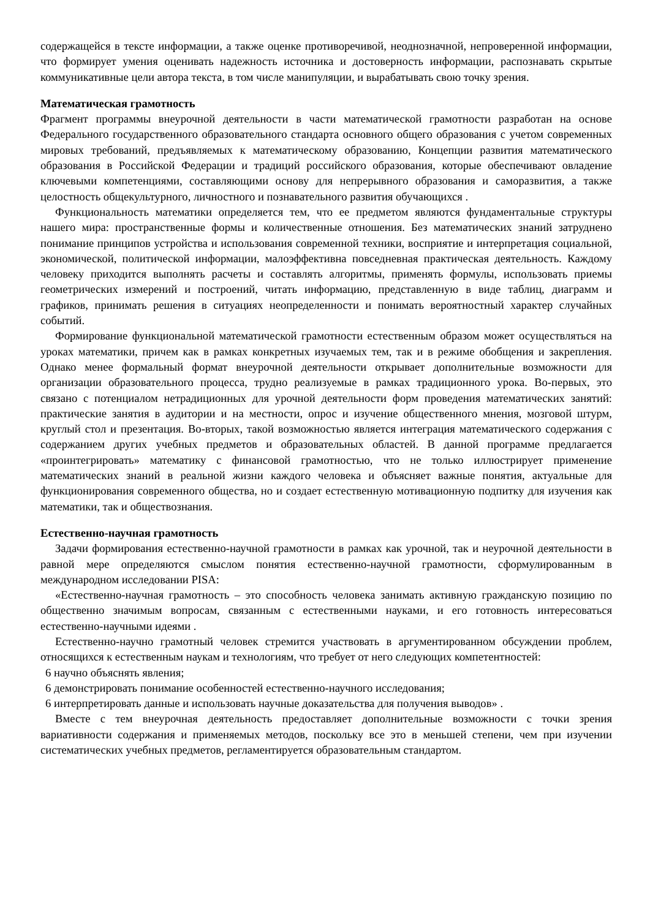содержащейся в тексте информации, а также оценке противоречивой, неоднозначной, непроверенной информации, что формирует умения оценивать надежность источника и достоверность информации, распознавать скрытые коммуникативные цели автора текста, в том числе манипуляции, и вырабатывать свою точку зрения.
Математическая грамотность
Фрагмент программы внеурочной деятельности в части математической грамотности разработан на основе Федерального государственного образовательного стандарта основного общего образования с учетом современных мировых требований, предъявляемых к математическому образованию, Концепции развития математического образования в Российской Федерации и традиций российского образования, которые обеспечивают овладение ключевыми компетенциями, составляющими основу для непрерывного образования и саморазвития, а также целостность общекультурного, личностного и познавательного развития обучающихся .
Функциональность математики определяется тем, что ее предметом являются фундаментальные структуры нашего мира: пространственные формы и количественные отношения. Без математических знаний затруднено понимание принципов устройства и использования современной техники, восприятие и интерпретация социальной, экономической, политической информации, малоэффективна повседневная практическая деятельность. Каждому человеку приходится выполнять расчеты и составлять алгоритмы, применять формулы, использовать приемы геометрических измерений и построений, читать информацию, представленную в виде таблиц, диаграмм и графиков, принимать решения в ситуациях неопределенности и понимать вероятностный характер случайных событий.
Формирование функциональной математической грамотности естественным образом может осуществляться на уроках математики, причем как в рамках конкретных изучаемых тем, так и в режиме обобщения и закрепления. Однако менее формальный формат внеурочной деятельности открывает дополнительные возможности для организации образовательного процесса, трудно реализуемые в рамках традиционного урока. Во-первых, это связано с потенциалом нетрадиционных для урочной деятельности форм проведения математических занятий: практические занятия в аудитории и на местности, опрос и изучение общественного мнения, мозговой штурм, круглый стол и презентация. Во-вторых, такой возможностью является интеграция математического содержания с содержанием других учебных предметов и образовательных областей. В данной программе предлагается «проинтегрировать» математику с финансовой грамотностью, что не только иллюстрирует применение математических знаний в реальной жизни каждого человека и объясняет важные понятия, актуальные для функционирования современного общества, но и создает естественную мотивационную подпитку для изучения как математики, так и обществознания.
Естественно-научная грамотность
Задачи формирования естественно-научной грамотности в рамках как урочной, так и неурочной деятельности в равной мере определяются смыслом понятия естественно-научной грамотности, сформулированным в международном исследовании PISA:
«Естественно-научная грамотность – это способность человека занимать активную гражданскую позицию по общественно значимым вопросам, связанным с естественными науками, и его готовность интересоваться естественно-научными идеями .
Естественно-научно грамотный человек стремится участвовать в аргументированном обсуждении проблем, относящихся к естественным наукам и технологиям, что требует от него следующих компетентностей:
6 научно объяснять явления;
6 демонстрировать понимание особенностей естественно-научного исследования;
6 интерпретировать данные и использовать научные доказательства для получения выводов» .
Вместе с тем внеурочная деятельность предоставляет дополнительные возможности с точки зрения вариативности содержания и применяемых методов, поскольку все это в меньшей степени, чем при изучении систематических учебных предметов, регламентируется образовательным стандартом.